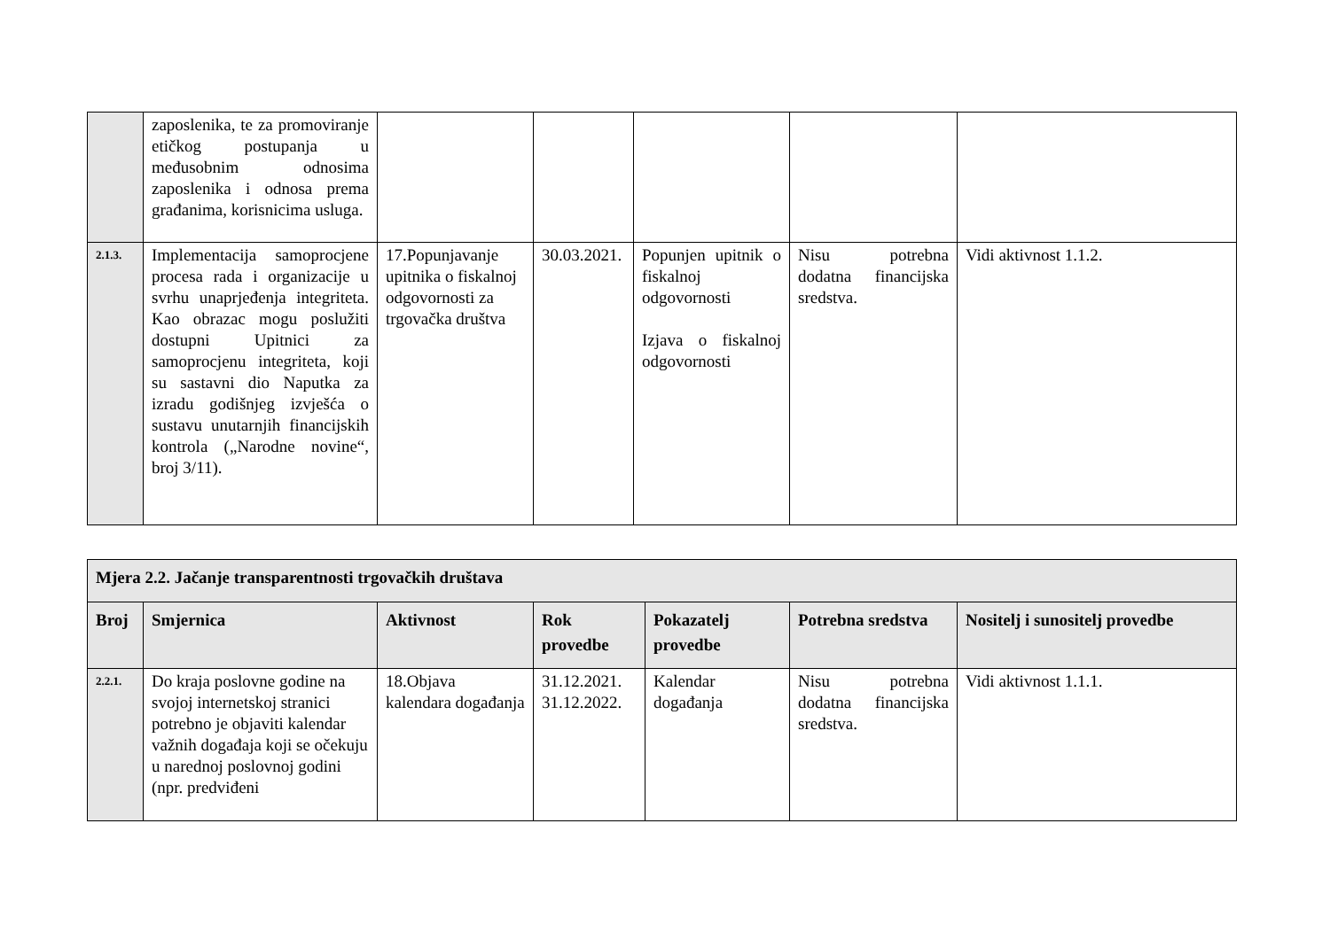| | zaposlenika, te za promoviranje etičkog postupanja u međusobnim odnosima zaposlenika i odnosa prema građanima, korisnicima usluga. | | | | | |
| 2.1.3. | Implementacija samoprocjene procesa rada i organizacije u svrhu unaprjeđenja integriteta. Kao obrazac mogu poslužiti dostupni Upitnici za samoprocjenu integriteta, koji su sastavni dio Naputka za izradu godišnjeg izvješća o sustavu unutarnjih financijskih kontrola („Narodne novine“, broj 3/11). | 17.Popunjavanje upitnika o fiskalnoj odgovornosti za trgovačka društva | 30.03.2021. | Popunjen upitnik o fiskalnoj odgovornosti Izjava o fiskalnoj odgovornosti | Nisu potrebna dodatna financijska sredstva. | Vidi aktivnost 1.1.2. |
| Mjera 2.2. Jačanje transparentnosti trgovačkih društava | | | | | | |
| --- | --- | --- | --- | --- | --- | --- |
| Broj | Smjernica | Aktivnost | Rok provedbe | Pokazatelj provedbe | Potrebna sredstva | Nositelj i sunositelj provedbe |
| 2.2.1. | Do kraja poslovne godine na svojoj internetskoj stranici potrebno je objaviti kalendar važnih događaja koji se očekuju u narednoj poslovnoj godini (npr. predviđeni | 18.Objava kalendara događanja | 31.12.2021. 31.12.2022. | Kalendar događanja | Nisu potrebna dodatna financijska sredstva. | Vidi aktivnost 1.1.1. |